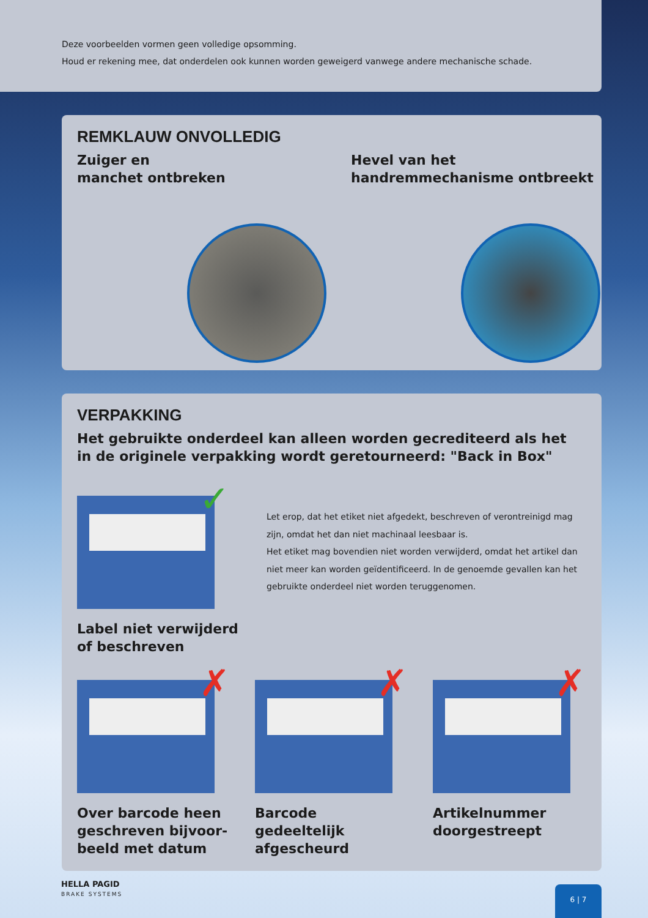Deze voorbeelden vormen geen volledige opsomming.
Houd er rekening mee, dat onderdelen ook kunnen worden geweigerd vanwege andere mechanische schade.
REMKLAUW ONVOLLEDIG
Zuiger en
manchet ontbreken
Hevel van het
handremmechanisme ontbreekt
VERPAKKING
Het gebruikte onderdeel kan alleen worden gecrediteerd als het
in de originele verpakking wordt geretourneerd: "Back in Box"
✓
Label niet verwijderd
of beschreven
Let erop, dat het etiket niet afgedekt, beschreven of verontreinigd mag zijn, omdat het dan niet machinaal leesbaar is.
Het etiket mag bovendien niet worden verwijderd, omdat het artikel dan niet meer kan worden geïdentificeerd. In de genoemde gevallen kan het gebruikte onderdeel niet worden teruggenomen.
✗
Over barcode heen geschreven bijvoor-beeld met datum
✗
Barcode gedeeltelijk afgescheurd
✗
Artikelnummer doorgestreept
HELLA PAGID
BRAKE SYSTEMS
6 | 7